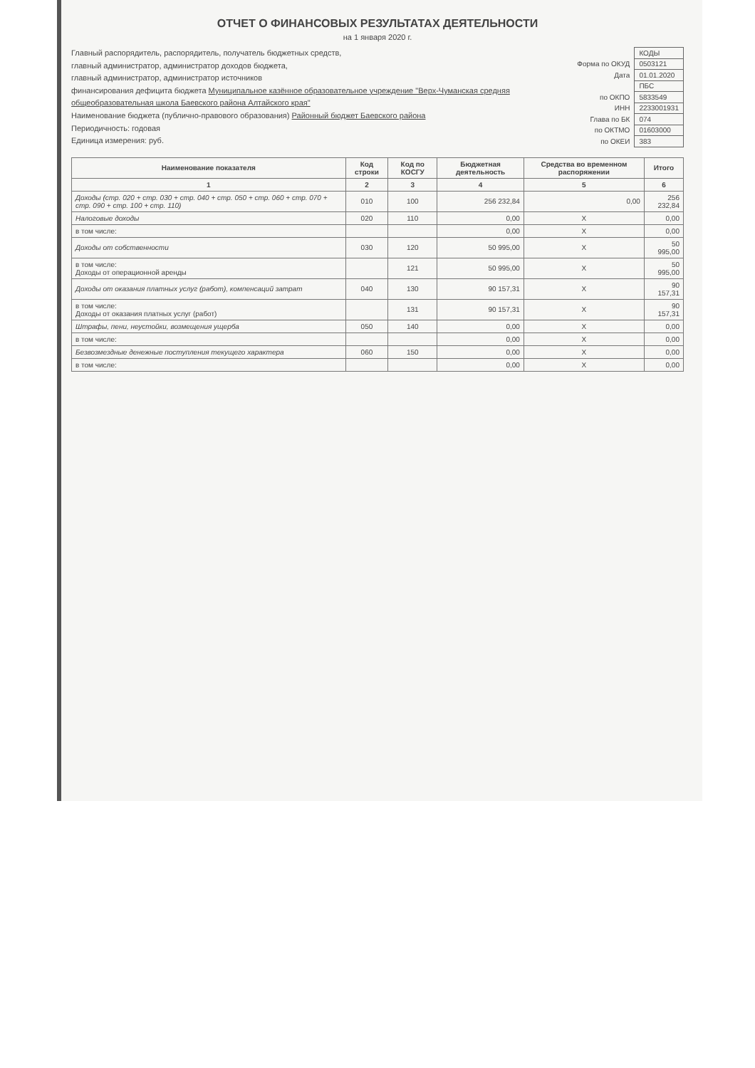ОТЧЕТ О ФИНАНСОВЫХ РЕЗУЛЬТАТАХ ДЕЯТЕЛЬНОСТИ
на 1 января 2020 г.
Главный распорядитель, распорядитель, получатель бюджетных средств,
главный администратор, администратор доходов бюджета,
главный администратор, администратор источников
финансирования дефицита бюджета Муниципальное казённое образовательное учреждение "Верх-Чуманская средняя общеобразовательная школа Баевского района Алтайского края"
Наименование бюджета (публично-правового образования) Районный бюджет Баевского района
Периодичность: годовая
Единица измерения: руб.
| | КОДЫ |
| Форма по ОКУД | 0503121 |
| Дата | 01.01.2020 |
| | ПБС |
| по ОКПО | 5833549 |
| ИНН | 2233001931 |
| Глава по БК | 074 |
| по ОКТМО | 01603000 |
| по ОКЕИ | 383 |
| Наименование показателя | Код строки | Код по КОСГУ | Бюджетная деятельность | Средства во временном распоряжении | Итого |
| --- | --- | --- | --- | --- | --- |
| 1 | 2 | 3 | 4 | 5 | 6 |
| Доходы (стр. 020 + стр. 030 + стр. 040 + стр. 050 + стр. 060 + стр. 070 + стр. 090 + стр. 100 + стр. 110) | 010 | 100 | 256 232,84 | 0,00 | 256 232,84 |
| Налоговые доходы | 020 | 110 | 0,00 | X | 0,00 |
| в том числе: | | | 0,00 | X | 0,00 |
| Доходы от собственности | 030 | 120 | 50 995,00 | X | 50 995,00 |
| в том числе: Доходы от операционной аренды | | 121 | 50 995,00 | X | 50 995,00 |
| Доходы от оказания платных услуг (работ), компенсаций затрат | 040 | 130 | 90 157,31 | X | 90 157,31 |
| в том числе: Доходы от оказания платных услуг (работ) | | 131 | 90 157,31 | X | 90 157,31 |
| Штрафы, пени, неустойки, возмещения ущерба | 050 | 140 | 0,00 | X | 0,00 |
| в том числе: | | | 0,00 | X | 0,00 |
| Безвозмездные денежные поступления текущего характера | 060 | 150 | 0,00 | X | 0,00 |
| в том числе: | | | 0,00 | X | 0,00 |